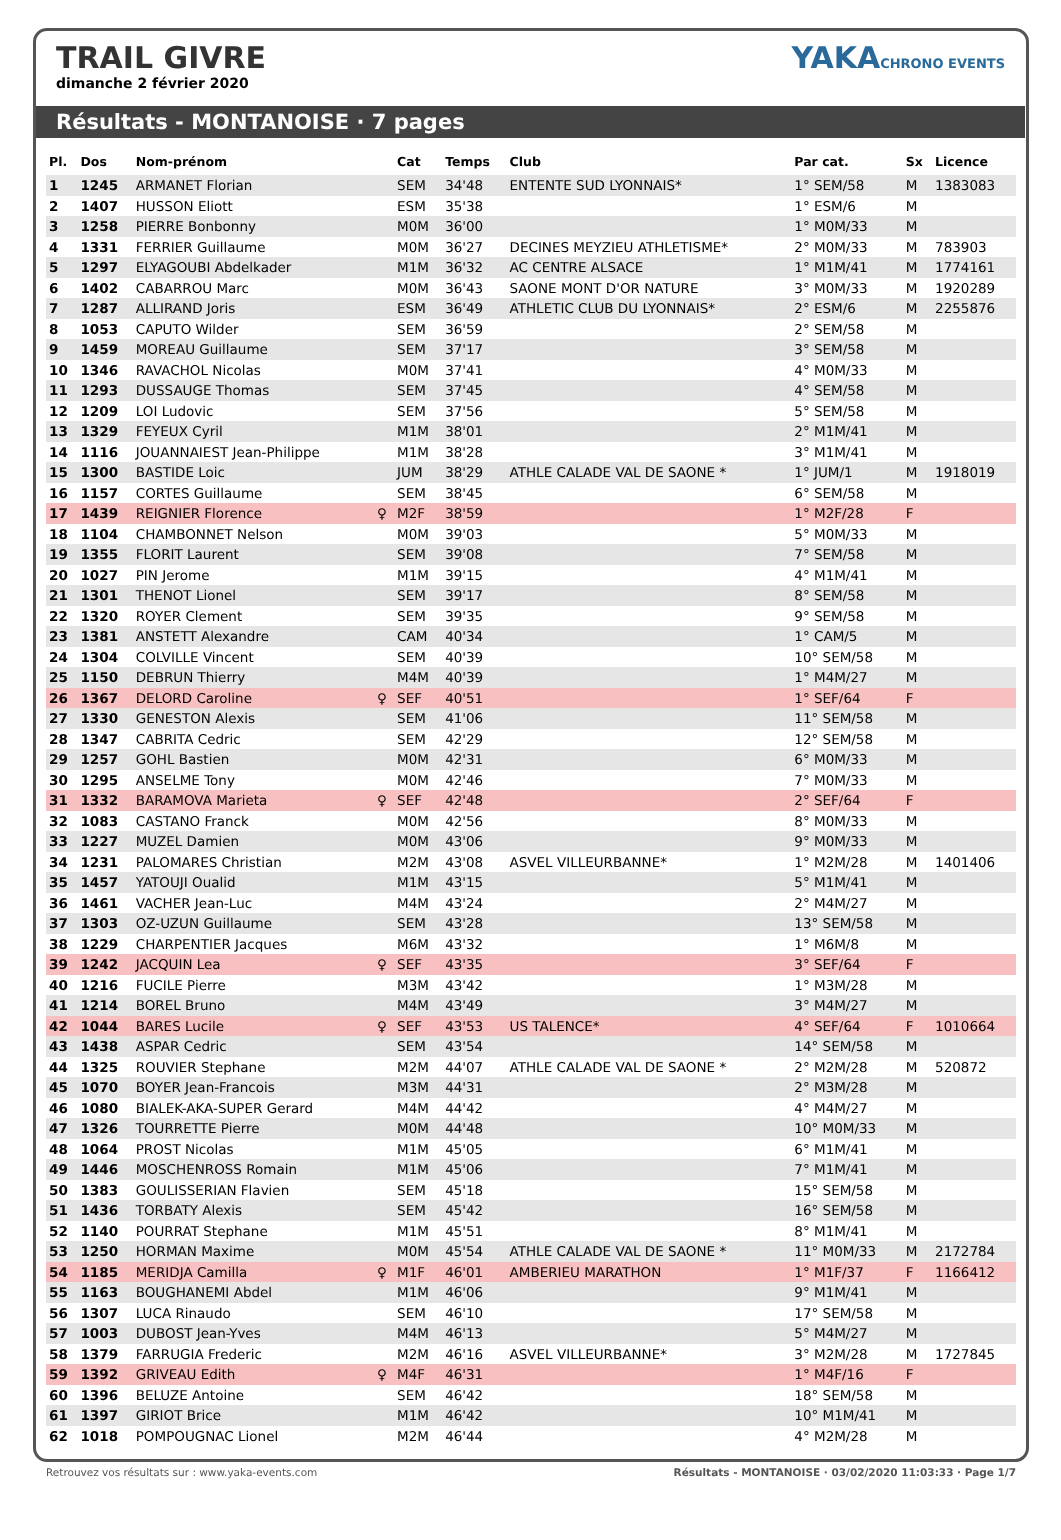TRAIL GIVRE
dimanche 2 février 2020
YAKACHRONO EVENTS
Résultats - MONTANOISE · 7 pages
| Pl. | Dos | Nom-prénom | | Cat | Temps | Club | Par cat. | Sx | Licence |
| --- | --- | --- | --- | --- | --- | --- | --- | --- | --- |
| 1 | 1245 | ARMANET Florian | | SEM | 34'48 | ENTENTE SUD LYONNAIS* | 1° SEM/58 | M | 1383083 |
| 2 | 1407 | HUSSON Eliott | | ESM | 35'38 | | 1° ESM/6 | M | |
| 3 | 1258 | PIERRE Bonbonny | | M0M | 36'00 | | 1° M0M/33 | M | |
| 4 | 1331 | FERRIER Guillaume | | M0M | 36'27 | DECINES MEYZIEU ATHLETISME* | 2° M0M/33 | M | 783903 |
| 5 | 1297 | ELYAGOUBI Abdelkader | | M1M | 36'32 | AC CENTRE ALSACE | 1° M1M/41 | M | 1774161 |
| 6 | 1402 | CABARROU Marc | | M0M | 36'43 | SAONE MONT D'OR NATURE | 3° M0M/33 | M | 1920289 |
| 7 | 1287 | ALLIRAND Joris | | ESM | 36'49 | ATHLETIC CLUB DU LYONNAIS* | 2° ESM/6 | M | 2255876 |
| 8 | 1053 | CAPUTO Wilder | | SEM | 36'59 | | 2° SEM/58 | M | |
| 9 | 1459 | MOREAU Guillaume | | SEM | 37'17 | | 3° SEM/58 | M | |
| 10 | 1346 | RAVACHOL Nicolas | | M0M | 37'41 | | 4° M0M/33 | M | |
| 11 | 1293 | DUSSAUGE Thomas | | SEM | 37'45 | | 4° SEM/58 | M | |
| 12 | 1209 | LOI Ludovic | | SEM | 37'56 | | 5° SEM/58 | M | |
| 13 | 1329 | FEYEUX Cyril | | M1M | 38'01 | | 2° M1M/41 | M | |
| 14 | 1116 | JOUANNAIEST Jean-Philippe | | M1M | 38'28 | | 3° M1M/41 | M | |
| 15 | 1300 | BASTIDE Loic | | JUM | 38'29 | ATHLE CALADE VAL DE SAONE * | 1° JUM/1 | M | 1918019 |
| 16 | 1157 | CORTES Guillaume | | SEM | 38'45 | | 6° SEM/58 | M | |
| 17 | 1439 | REIGNIER Florence | ♀ | M2F | 38'59 | | 1° M2F/28 | F | |
| 18 | 1104 | CHAMBONNET Nelson | | M0M | 39'03 | | 5° M0M/33 | M | |
| 19 | 1355 | FLORIT Laurent | | SEM | 39'08 | | 7° SEM/58 | M | |
| 20 | 1027 | PIN Jerome | | M1M | 39'15 | | 4° M1M/41 | M | |
| 21 | 1301 | THENOT Lionel | | SEM | 39'17 | | 8° SEM/58 | M | |
| 22 | 1320 | ROYER Clement | | SEM | 39'35 | | 9° SEM/58 | M | |
| 23 | 1381 | ANSTETT Alexandre | | CAM | 40'34 | | 1° CAM/5 | M | |
| 24 | 1304 | COLVILLE Vincent | | SEM | 40'39 | | 10° SEM/58 | M | |
| 25 | 1150 | DEBRUN Thierry | | M4M | 40'39 | | 1° M4M/27 | M | |
| 26 | 1367 | DELORD Caroline | ♀ | SEF | 40'51 | | 1° SEF/64 | F | |
| 27 | 1330 | GENESTON Alexis | | SEM | 41'06 | | 11° SEM/58 | M | |
| 28 | 1347 | CABRITA Cedric | | SEM | 42'29 | | 12° SEM/58 | M | |
| 29 | 1257 | GOHL Bastien | | M0M | 42'31 | | 6° M0M/33 | M | |
| 30 | 1295 | ANSELME Tony | | M0M | 42'46 | | 7° M0M/33 | M | |
| 31 | 1332 | BARAMOVA Marieta | ♀ | SEF | 42'48 | | 2° SEF/64 | F | |
| 32 | 1083 | CASTANO Franck | | M0M | 42'56 | | 8° M0M/33 | M | |
| 33 | 1227 | MUZEL Damien | | M0M | 43'06 | | 9° M0M/33 | M | |
| 34 | 1231 | PALOMARES Christian | | M2M | 43'08 | ASVEL VILLEURBANNE* | 1° M2M/28 | M | 1401406 |
| 35 | 1457 | YATOUJI Oualid | | M1M | 43'15 | | 5° M1M/41 | M | |
| 36 | 1461 | VACHER Jean-Luc | | M4M | 43'24 | | 2° M4M/27 | M | |
| 37 | 1303 | OZ-UZUN Guillaume | | SEM | 43'28 | | 13° SEM/58 | M | |
| 38 | 1229 | CHARPENTIER Jacques | | M6M | 43'32 | | 1° M6M/8 | M | |
| 39 | 1242 | JACQUIN Lea | ♀ | SEF | 43'35 | | 3° SEF/64 | F | |
| 40 | 1216 | FUCILE Pierre | | M3M | 43'42 | | 1° M3M/28 | M | |
| 41 | 1214 | BOREL Bruno | | M4M | 43'49 | | 3° M4M/27 | M | |
| 42 | 1044 | BARES Lucile | ♀ | SEF | 43'53 | US TALENCE* | 4° SEF/64 | F | 1010664 |
| 43 | 1438 | ASPAR Cedric | | SEM | 43'54 | | 14° SEM/58 | M | |
| 44 | 1325 | ROUVIER Stephane | | M2M | 44'07 | ATHLE CALADE VAL DE SAONE * | 2° M2M/28 | M | 520872 |
| 45 | 1070 | BOYER Jean-Francois | | M3M | 44'31 | | 2° M3M/28 | M | |
| 46 | 1080 | BIALEK-AKA-SUPER Gerard | | M4M | 44'42 | | 4° M4M/27 | M | |
| 47 | 1326 | TOURRETTE Pierre | | M0M | 44'48 | | 10° M0M/33 | M | |
| 48 | 1064 | PROST Nicolas | | M1M | 45'05 | | 6° M1M/41 | M | |
| 49 | 1446 | MOSCHENROSS Romain | | M1M | 45'06 | | 7° M1M/41 | M | |
| 50 | 1383 | GOULISSERIAN Flavien | | SEM | 45'18 | | 15° SEM/58 | M | |
| 51 | 1436 | TORBATY Alexis | | SEM | 45'42 | | 16° SEM/58 | M | |
| 52 | 1140 | POURRAT Stephane | | M1M | 45'51 | | 8° M1M/41 | M | |
| 53 | 1250 | HORMAN Maxime | | M0M | 45'54 | ATHLE CALADE VAL DE SAONE * | 11° M0M/33 | M | 2172784 |
| 54 | 1185 | MERIDJA Camilla | ♀ | M1F | 46'01 | AMBERIEU MARATHON | 1° M1F/37 | F | 1166412 |
| 55 | 1163 | BOUGHANEMI Abdel | | M1M | 46'06 | | 9° M1M/41 | M | |
| 56 | 1307 | LUCA Rinaudo | | SEM | 46'10 | | 17° SEM/58 | M | |
| 57 | 1003 | DUBOST Jean-Yves | | M4M | 46'13 | | 5° M4M/27 | M | |
| 58 | 1379 | FARRUGIA Frederic | | M2M | 46'16 | ASVEL VILLEURBANNE* | 3° M2M/28 | M | 1727845 |
| 59 | 1392 | GRIVEAU Edith | ♀ | M4F | 46'31 | | 1° M4F/16 | F | |
| 60 | 1396 | BELUZE Antoine | | SEM | 46'42 | | 18° SEM/58 | M | |
| 61 | 1397 | GIRIOT Brice | | M1M | 46'42 | | 10° M1M/41 | M | |
| 62 | 1018 | POMPOUGNAC Lionel | | M2M | 46'44 | | 4° M2M/28 | M | |
Retrouvez vos résultats sur : www.yaka-events.com Résultats - MONTANOISE · 03/02/2020 11:03:33 · Page 1/7